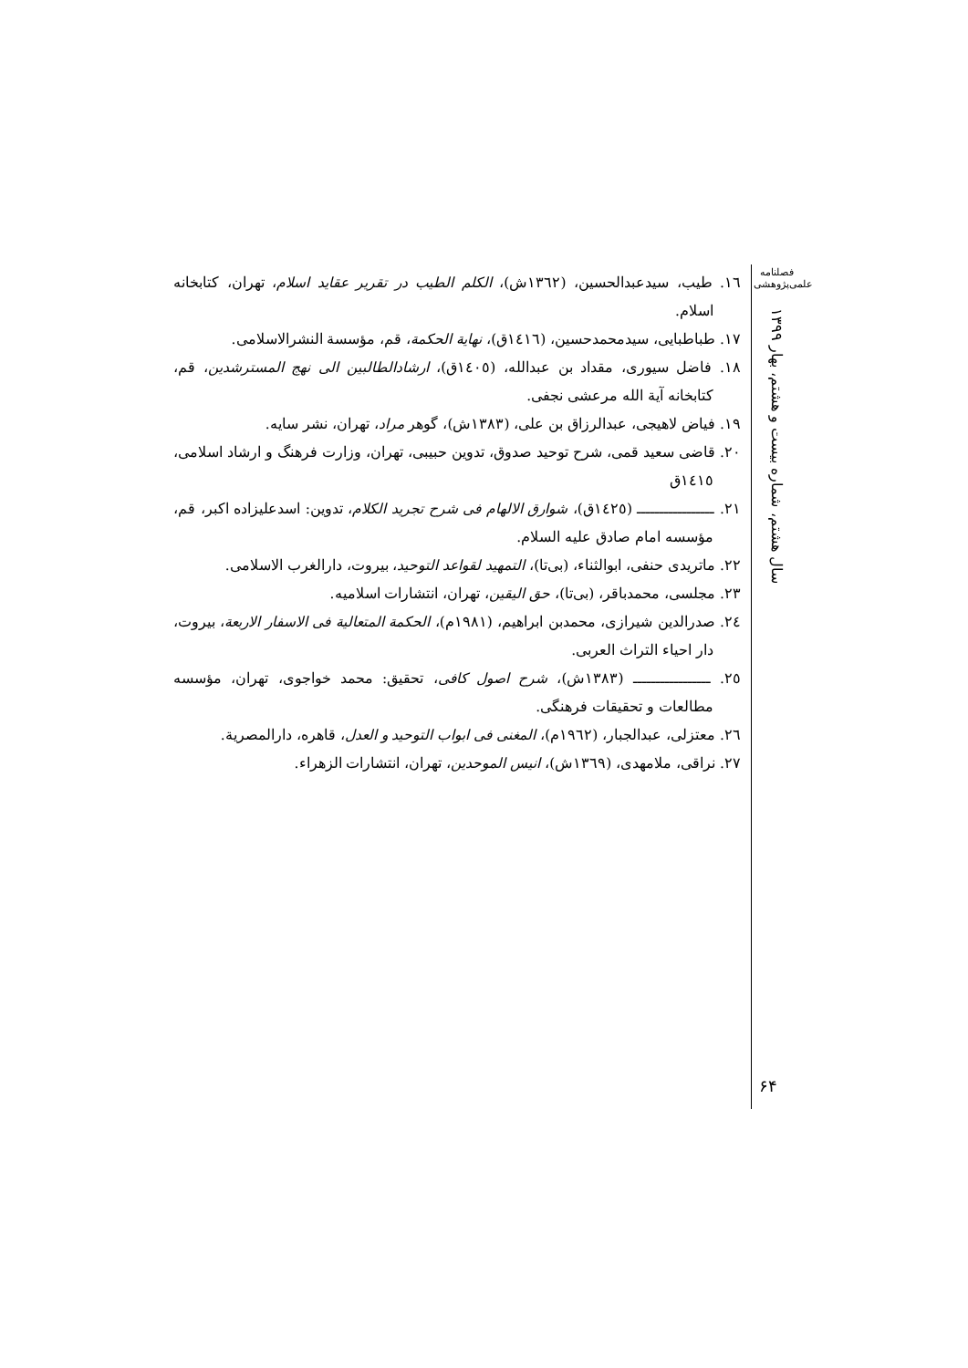فصلنامه
علمی‌پژوهشی
سال هشتم، شماره بیست و هشتم، بهار ۱۳۹۹
١٦. طیب، سیدعبدالحسین، (١٣٦٢ش)، الکلم الطیب در تقریر عقاید اسلام، تهران، کتابخانه اسلام.
١٧. طباطبایی، سیدمحمدحسین، (١٤١٦ق)، نهایة الحکمة، قم، مؤسسة النشرالاسلامی.
١٨. فاضل سیوری، مقداد بن عبدالله، (١٤٠٥ق)، ارشادالطالبین الی نهج المسترشدین، قم، کتابخانه آیة الله مرعشی نجفی.
١٩. فیاض لاهیجی، عبدالرزاق بن علی، (١٣٨٣ش)، گوهر مراد، تهران، نشر سایه.
٢٠. قاضی سعید قمی، شرح توحید صدوق، تدوین حبیبی، تهران، وزارت فرهنگ و ارشاد اسلامی، ١٤١٥ق
٢١. ـــــــــــــــــ (١٤٢٥ق)، شوارق الالهام فی شرح تجرید الکلام، تدوین: اسدعلیزاده اکبر، قم، مؤسسه امام صادق علیه السلام.
٢٢. ماتریدی حنفی، ابوالثناء، (بی‌تا)، التمهید لقواعد التوحید، بیروت، دارالغرب الاسلامی.
٢٣. مجلسی، محمدباقر، (بی‌تا)، حق الیقین، تهران، انتشارات اسلامیه.
٢٤. صدرالدین شیرازی، محمدبن ابراهیم، (١٩٨١م)، الحکمة المتعالیة فی الاسفار الاربعة، بیروت، دار احیاء التراث العربی.
٢٥. ـــــــــــــــــ (١٣٨٣ش)، شرح اصول کافی، تحقیق: محمد خواجوی، تهران، مؤسسه مطالعات و تحقیقات فرهنگی.
٢٦. معتزلی، عبدالجبار، (١٩٦٢م)، المغنی فی ابواب التوحید و العدل، قاهره، دارالمصریة.
٢٧. نراقی، ملامهدی، (١٣٦٩ش)، انیس الموحدین، تهران، انتشارات الزهراء.
۶۴